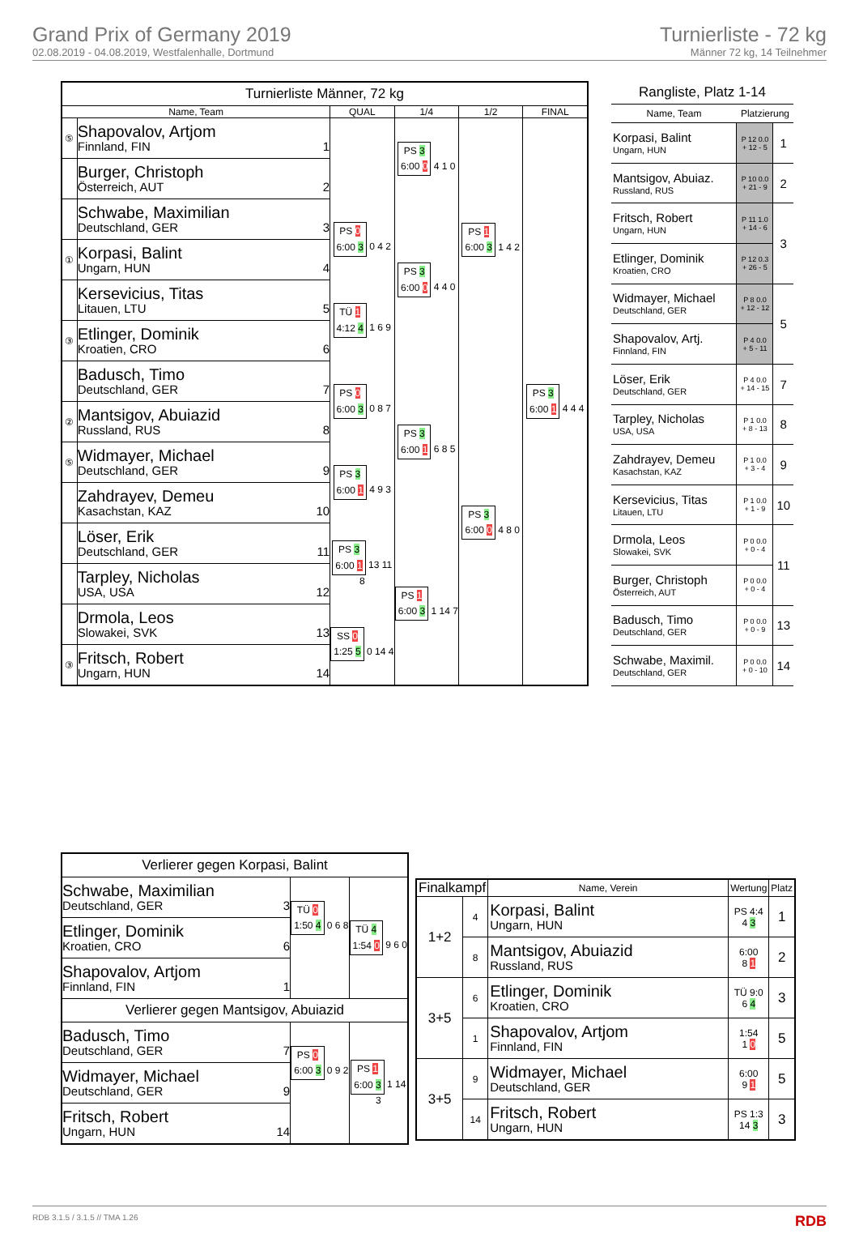Grand Prix of Germany 2019
02.08.2019 - 04.08.2019, Westfalenhalle, Dortmund
Turnierliste - 72 kg
Männer 72 kg, 14 Teilnehmer
| Turnierliste Männer, 72 kg | | | | | |
| --- | --- | --- | --- | --- | --- |
| Name, Team | | QUAL | 1/4 | 1/2 | FINAL |
| ⑤ | Shapovalov, Artjom Finnland, FIN 1 | | PS 3 6:00 0 4 1 0 | PS 1 6:00 3 1 4 2 | PS 3 6:00 1 4 4 4 |
| | Burger, Christoph Österreich, AUT 2 | | | | |
| | Schwabe, Maximilian Deutschland, GER 3 | PS 0 6:00 3 0 4 2 | PS 3 6:00 0 4 4 0 | | |
| ① | Korpasi, Balint Ungarn, HUN 4 | | | | |
| | Kersevicius, Titas Litauen, LTU 5 | TÜ 1 4:12 4 1 6 9 | | | |
| ③ | Etlinger, Dominik Kroatien, CRO 6 | | | | |
| | Badusch, Timo Deutschland, GER 7 | PS 0 6:00 3 0 8 7 | PS 3 6:00 1 6 8 5 | PS 3 6:00 0 4 8 0 | |
| ② | Mantsigov, Abuiazid Russland, RUS 8 | | | | |
| ⑤ | Widmayer, Michael Deutschland, GER 9 | PS 3 6:00 1 4 9 3 | | | |
| | Zahdrayev, Demeu Kasachstan, KAZ 10 | | | | |
| | Löser, Erik Deutschland, GER 11 | PS 3 6:00 1 13 11 8 | PS 1 6:00 3 1 14 7 | | |
| | Tarpley, Nicholas USA, USA 12 | | | | |
| | Drmola, Leos Slowakei, SVK 13 | SS 0 1:25 5 0 14 4 | | | |
| ③ | Fritsch, Robert Ungarn, HUN 14 | | | | |
| Rangliste, Platz 1-14 | | |
| --- | --- | --- |
| Name, Team | Platzierung | |
| Korpasi, Balint Ungarn, HUN | P 12 0.0 + 12 - 5 | 1 |
| Mantsigov, Abuiaz. Russland, RUS | P 10 0.0 + 21 - 9 | 2 |
| Fritsch, Robert Ungarn, HUN | P 11 1.0 + 14 - 6 | 3 |
| Etlinger, Dominik Kroatien, CRO | P 12 0.3 + 26 - 5 | |
| Widmayer, Michael Deutschland, GER | P 8 0.0 + 12 - 12 | 5 |
| Shapovalov, Artj. Finnland, FIN | P 4 0.0 + 5 - 11 | |
| Löser, Erik Deutschland, GER | P 4 0.0 + 14 - 15 | 7 |
| Tarpley, Nicholas USA, USA | P 1 0.0 + 8 - 13 | 8 |
| Zahdrayev, Demeu Kasachstan, KAZ | P 1 0.0 + 3 - 4 | 9 |
| Kersevicius, Titas Litauen, LTU | P 1 0.0 + 1 - 9 | 10 |
| Drmola, Leos Slowakei, SVK | P 0 0.0 + 0 - 4 | 11 |
| Burger, Christoph Österreich, AUT | P 0 0.0 + 0 - 4 | |
| Badusch, Timo Deutschland, GER | P 0 0.0 + 0 - 9 | 13 |
| Schwabe, Maximil. Deutschland, GER | P 0 0.0 + 0 - 10 | 14 |
| Verlierer gegen Korpasi, Balint | | |
| Schwabe, Maximilian Deutschland, GER 3 | TÜ 0 1:50 4 0 6 8 | TÜ 4 1:54 0 9 6 0 |
| Etlinger, Dominik Kroatien, CRO 6 | | |
| Shapovalov, Artjom Finnland, FIN 1 | | |
| Verlierer gegen Mantsigov, Abuiazid | | |
| Badusch, Timo Deutschland, GER 7 | PS 0 6:00 3 0 9 2 | PS 1 6:00 3 1 14 3 |
| Widmayer, Michael Deutschland, GER 9 | | |
| Fritsch, Robert Ungarn, HUN 14 | | |
| Finalkampf | | Name, Verein | Wertung | Platz |
| --- | --- | --- | --- | --- |
| 1+2 | 4 | Korpasi, Balint Ungarn, HUN | PS 4:4 4 3 | 1 |
| | 8 | Mantsigov, Abuiazid Russland, RUS | 6:00 8 1 | 2 |
| 3+5 | 6 | Etlinger, Dominik Kroatien, CRO | TÜ 9:0 6 4 | 3 |
| | 1 | Shapovalov, Artjom Finnland, FIN | 1:54 1 0 | 5 |
| 3+5 | 9 | Widmayer, Michael Deutschland, GER | 6:00 9 1 | 5 |
| | 14 | Fritsch, Robert Ungarn, HUN | PS 1:3 14 3 | 3 |
RDB 3.1.5 / 3.1.5 // TMA 1.26 RDB